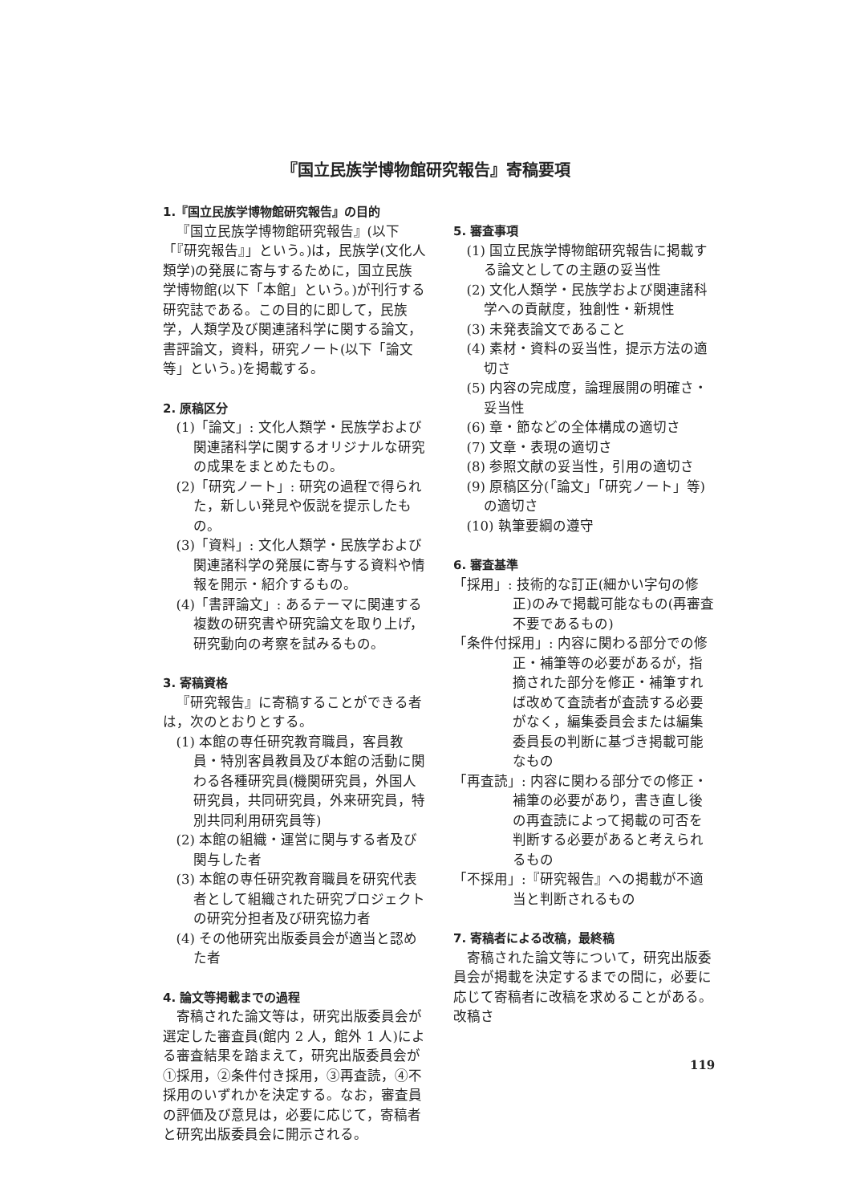『国立民族学博物館研究報告』寄稿要項
1.『国立民族学博物館研究報告』の目的
『国立民族学博物館研究報告』(以下「『研究報告』」という。)は，民族学(文化人類学)の発展に寄与するために，国立民族学博物館(以下「本館」という。)が刊行する研究誌である。この目的に即して，民族学，人類学及び関連諸科学に関する論文，書評論文，資料，研究ノート(以下「論文等」という。)を掲載する。
2. 原稿区分
(1)「論文」: 文化人類学・民族学および関連諸科学に関するオリジナルな研究の成果をまとめたもの。
(2)「研究ノート」: 研究の過程で得られた，新しい発見や仮説を提示したもの。
(3)「資料」: 文化人類学・民族学および関連諸科学の発展に寄与する資料や情報を開示・紹介するもの。
(4)「書評論文」: あるテーマに関連する複数の研究書や研究論文を取り上げ，研究動向の考察を試みるもの。
3. 寄稿資格
『研究報告』に寄稿することができる者は，次のとおりとする。
(1) 本館の専任研究教育職員，客員教員・特別客員教員及び本館の活動に関わる各種研究員(機関研究員，外国人研究員，共同研究員，外来研究員，特別共同利用研究員等)
(2) 本館の組織・運営に関与する者及び関与した者
(3) 本館の専任研究教育職員を研究代表者として組織された研究プロジェクトの研究分担者及び研究協力者
(4) その他研究出版委員会が適当と認めた者
4. 論文等掲載までの過程
寄稿された論文等は，研究出版委員会が選定した審査員(館内 2 人，館外 1 人)による審査結果を踏まえて，研究出版委員会が①採用，②条件付き採用，③再査読，④不採用のいずれかを決定する。なお，審査員の評価及び意見は，必要に応じて，寄稿者と研究出版委員会に開示される。
5. 審査事項
(1) 国立民族学博物館研究報告に掲載する論文としての主題の妥当性
(2) 文化人類学・民族学および関連諸科学への貢献度，独創性・新規性
(3) 未発表論文であること
(4) 素材・資料の妥当性，提示方法の適切さ
(5) 内容の完成度，論理展開の明確さ・妥当性
(6) 章・節などの全体構成の適切さ
(7) 文章・表現の適切さ
(8) 参照文献の妥当性，引用の適切さ
(9) 原稿区分(「論文」「研究ノート」等)の適切さ
(10) 執筆要綱の遵守
6. 審査基準
「採用」: 技術的な訂正(細かい字句の修正)のみで掲載可能なもの(再審査不要であるもの)
「条件付採用」: 内容に関わる部分での修正・補筆等の必要があるが，指摘された部分を修正・補筆すれば改めて査読者が査読する必要がなく，編集委員会または編集委員長の判断に基づき掲載可能なもの
「再査読」: 内容に関わる部分での修正・補筆の必要があり，書き直し後の再査読によって掲載の可否を判断する必要があると考えられるもの
「不採用」:『研究報告』への掲載が不適当と判断されるもの
7. 寄稿者による改稿，最終稿
寄稿された論文等について，研究出版委員会が掲載を決定するまでの間に，必要に応じて寄稿者に改稿を求めることがある。改稿さ
119